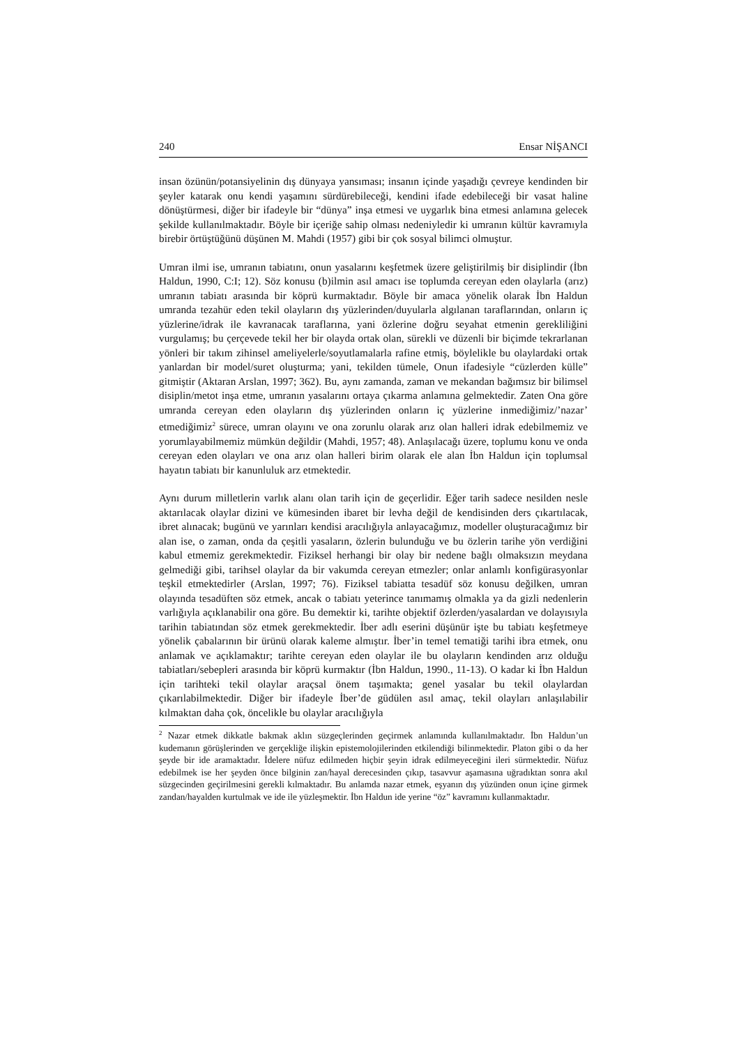240 Ensar NİŞANCI
insan özünün/potansiyelinin dış dünyaya yansıması; insanın içinde yaşadığı çevreye kendinden bir şeyler katarak onu kendi yaşamını sürdürebileceği, kendini ifade edebileceği bir vasat haline dönüştürmesi, diğer bir ifadeyle bir “dünya” inşa etmesi ve uygarlık bina etmesi anlamına gelecek şekilde kullanılmaktadır. Böyle bir içeriğe sahip olması nedeniyledir ki umranın kültür kavramıyla birebir örtüştüğünü düşünen M. Mahdi (1957) gibi bir çok sosyal bilimci olmuştur.
Umran ilmi ise, umranın tabiatını, onun yasalarını keşfetmek üzere geliştirilmiş bir disiplindir (İbn Haldun, 1990, C:I; 12). Söz konusu (b)ilmin asıl amacı ise toplumda cereyan eden olaylarla (arız) umranın tabiatı arasında bir köprü kurmaktadır. Böyle bir amaca yönelik olarak İbn Haldun umranda tezahür eden tekil olayların dış yüzlerinden/duyularla algılanan taraflarından, onların iç yüzlerine/idrak ile kavranacak taraflarına, yani özlerine doğru seyahat etmenin gerekliliğini vurgulamış; bu çerçevede tekil her bir olayda ortak olan, sürekli ve düzenli bir biçimde tekrarlanan yönleri bir takım zihinsel ameliyelerle/soyutlamalarla rafine etmiş, böylelikle bu olaylardaki ortak yanlardan bir model/suret oluşturma; yani, tekilden tümele, Onun ifadesiyle “cüzlerden külle” gitmiştir (Aktaran Arslan, 1997; 362). Bu, aynı zamanda, zaman ve mekandan bağımsız bir bilimsel disiplin/metot inşa etme, umranın yasalarını ortaya çıkarma anlamına gelmektedir. Zaten Ona göre umranda cereyan eden olayların dış yüzlerinden onların iç yüzlerine inmediğimiz/’nazar’ etmediğimiz<sup>2</sup> sürece, umran olayını ve ona zorunlu olarak arız olan halleri idrak edebilmemiz ve yorumlayabilmemiz mümkün değildir (Mahdi, 1957; 48). Anlaşılacağı üzere, toplumu konu ve onda cereyan eden olayları ve ona arız olan halleri birim olarak ele alan İbn Haldun için toplumsal hayatın tabiatı bir kanunluluk arz etmektedir.
Aynı durum milletlerin varlık alanı olan tarih için de geçerlidir. Eğer tarih sadece nesilden nesle aktarılacak olaylar dizini ve kümesinden ibaret bir levha değil de kendisinden ders çıkartılacak, ibret alınacak; bugünü ve yarınları kendisi aracılığıyla anlayacağımız, modeller oluşturacağımız bir alan ise, o zaman, onda da çeşitli yasaların, özlerin bulunduğu ve bu özlerin tarihe yön verdiğini kabul etmemiz gerekmektedir. Fiziksel herhangi bir olay bir nedene bağlı olmaksızın meydana gelmediği gibi, tarihsel olaylar da bir vakumda cereyan etmezler; onlar anlamlı konfigürasyonlar teşkil etmektedirler (Arslan, 1997; 76). Fiziksel tabiatta tesadüf söz konusu değilken, umran olayında tesadüften söz etmek, ancak o tabiatı yeterince tanımamış olmakla ya da gizli nedenlerin varlığıyla açıklanabilir ona göre. Bu demektir ki, tarihte objektif özlerden/yasalardan ve dolayısıyla tarihin tabiatından söz etmek gerekmektedir. İber adlı eserini düşünür işte bu tabiatı keşfetmeye yönelik çabalarının bir ürünü olarak kaleme almıştır. İber’in temel tematiği tarihi ibra etmek, onu anlamak ve açıklamaktır; tarihte cereyan eden olaylar ile bu olayların kendinden arız olduğu tabiatları/sebepleri arasında bir köprü kurmaktır (İbn Haldun, 1990., 11-13). O kadar ki İbn Haldun için tarihteki tekil olaylar araçsal önem taşımakta; genel yasalar bu tekil olaylardan çıkarılabilmektedir. Diğer bir ifadeyle İber’de güdülen asıl amaç, tekil olayları anlaşılabilir kılmaktan daha çok, öncelikle bu olaylar aracılığıyla
<sup>2</sup> Nazar etmek dikkatle bakmak aklın süzgeçlerinden geçirmek anlamında kullanılmaktadır. İbn Haldun’un kudemanın görüşlerinden ve gerçekliğe ilişkin epistemolojilerinden etkilendiği bilinmektedir. Platon gibi o da her şeyde bir ide aramaktadır. İdelere nüfuz edilmeden hiçbir şeyin idrak edilmeyeceğini ileri sürmektedir. Nüfuz edebilmek ise her şeyden önce bilginin zan/hayal derecesinden çıkıp, tasavvur aşamasına uğradıktan sonra akıl süzgecinden geçirilmesini gerekli kılmaktadır. Bu anlamda nazar etmek, eşyanın dış yüzünden onun içine girmek zandan/hayalden kurtulmak ve ide ile yüzleşmektir. İbn Haldun ide yerine “öz” kavramını kullanmaktadır.